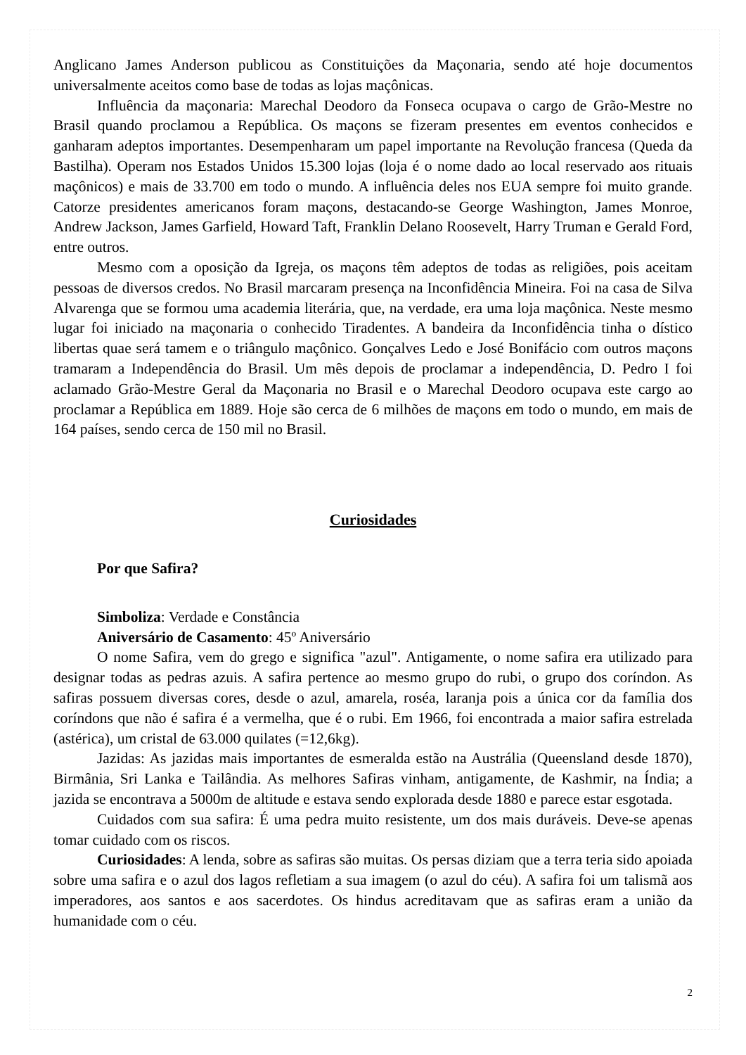Anglicano James Anderson publicou as Constituições da Maçonaria, sendo até hoje documentos universalmente aceitos como base de todas as lojas maçônicas.
Influência da maçonaria: Marechal Deodoro da Fonseca ocupava o cargo de Grão-Mestre no Brasil quando proclamou a República. Os maçons se fizeram presentes em eventos conhecidos e ganharam adeptos importantes. Desempenharam um papel importante na Revolução francesa (Queda da Bastilha). Operam nos Estados Unidos 15.300 lojas (loja é o nome dado ao local reservado aos rituais maçônicos) e mais de 33.700 em todo o mundo. A influência deles nos EUA sempre foi muito grande. Catorze presidentes americanos foram maçons, destacando-se George Washington, James Monroe, Andrew Jackson, James Garfield, Howard Taft, Franklin Delano Roosevelt, Harry Truman e Gerald Ford, entre outros.
Mesmo com a oposição da Igreja, os maçons têm adeptos de todas as religiões, pois aceitam pessoas de diversos credos. No Brasil marcaram presença na Inconfidência Mineira. Foi na casa de Silva Alvarenga que se formou uma academia literária, que, na verdade, era uma loja maçônica. Neste mesmo lugar foi iniciado na maçonaria o conhecido Tiradentes. A bandeira da Inconfidência tinha o dístico libertas quae será tamem e o triângulo maçônico. Gonçalves Ledo e José Bonifácio com outros maçons tramaram a Independência do Brasil. Um mês depois de proclamar a independência, D. Pedro I foi aclamado Grão-Mestre Geral da Maçonaria no Brasil e o Marechal Deodoro ocupava este cargo ao proclamar a República em 1889. Hoje são cerca de 6 milhões de maçons em todo o mundo, em mais de 164 países, sendo cerca de 150 mil no Brasil.
Curiosidades
Por que Safira?
Simboliza: Verdade e Constância
Aniversário de Casamento: 45º Aniversário
O nome Safira, vem do grego e significa "azul". Antigamente, o nome safira era utilizado para designar todas as pedras azuis. A safira pertence ao mesmo grupo do rubi, o grupo dos coríndon. As safiras possuem diversas cores, desde o azul, amarela, roséa, laranja pois a única cor da família dos coríndons que não é safira é a vermelha, que é o rubi. Em 1966, foi encontrada a maior safira estrelada (astérica), um cristal de 63.000 quilates (=12,6kg).
Jazidas: As jazidas mais importantes de esmeralda estão na Austrália (Queensland desde 1870), Birmânia, Sri Lanka e Tailândia. As melhores Safiras vinham, antigamente, de Kashmir, na Índia; a jazida se encontrava a 5000m de altitude e estava sendo explorada desde 1880 e parece estar esgotada.
Cuidados com sua safira: É uma pedra muito resistente, um dos mais duráveis. Deve-se apenas tomar cuidado com os riscos.
Curiosidades: A lenda, sobre as safiras são muitas. Os persas diziam que a terra teria sido apoiada sobre uma safira e o azul dos lagos refletiam a sua imagem (o azul do céu). A safira foi um talismã aos imperadores, aos santos e aos sacerdotes. Os hindus acreditavam que as safiras eram a união da humanidade com o céu.
2